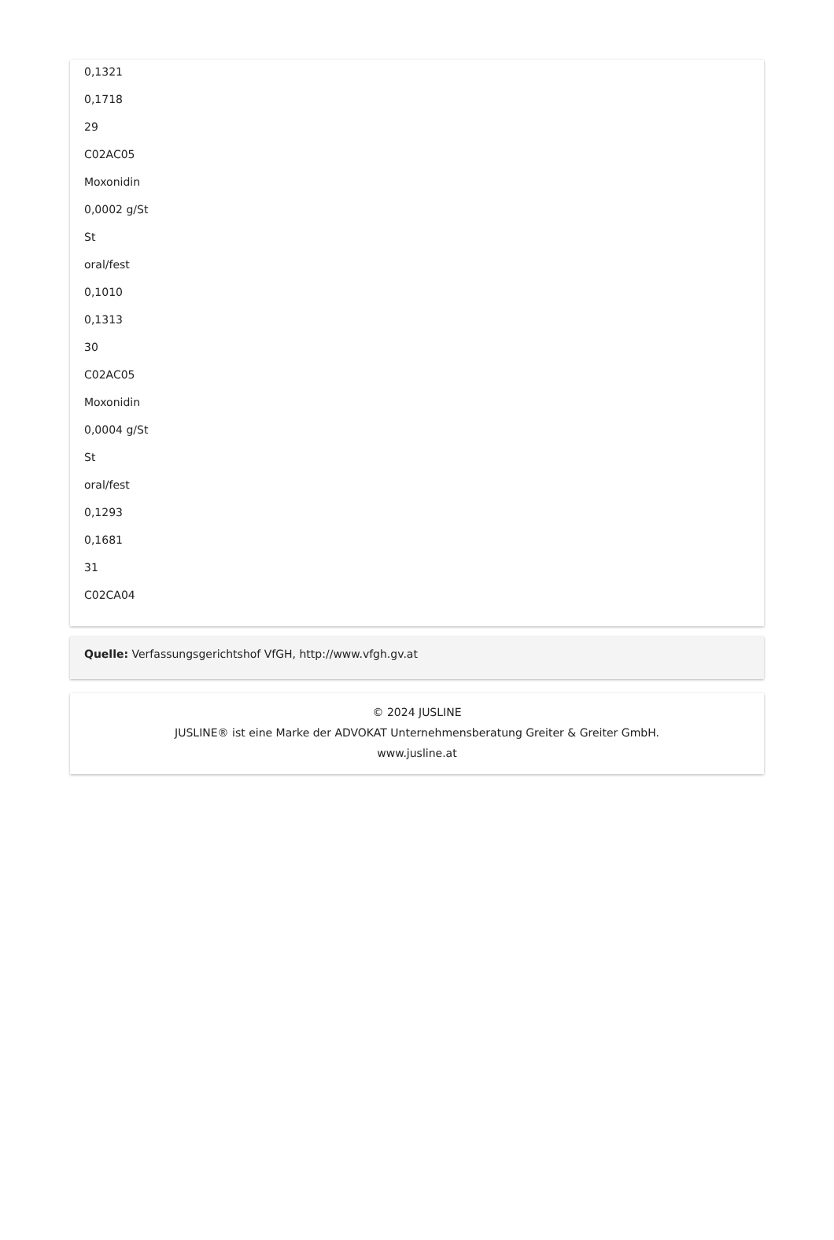0,1321
0,1718
29
C02AC05
Moxonidin
0,0002 g/St
St
oral/fest
0,1010
0,1313
30
C02AC05
Moxonidin
0,0004 g/St
St
oral/fest
0,1293
0,1681
31
C02CA04
Quelle: Verfassungsgerichtshof VfGH, http://www.vfgh.gv.at
© 2024 JUSLINE
JUSLINE® ist eine Marke der ADVOKAT Unternehmensberatung Greiter & Greiter GmbH.
www.jusline.at